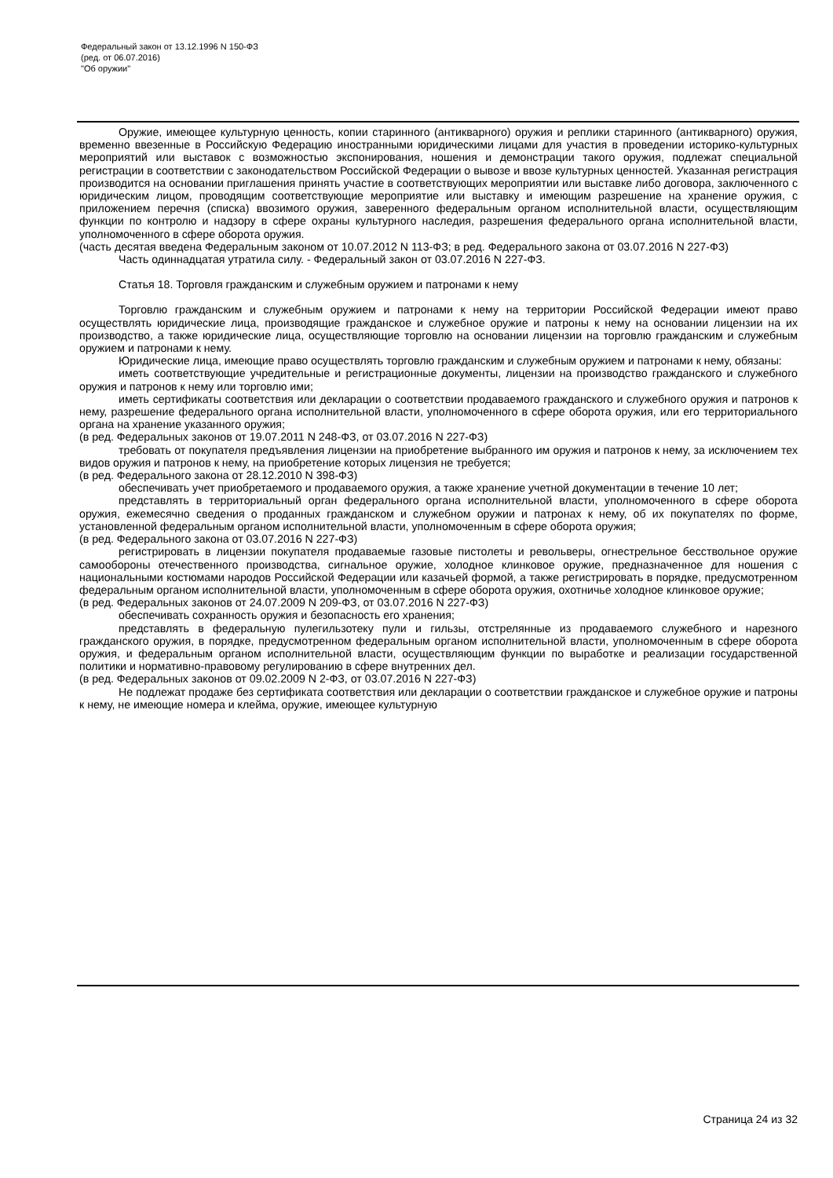Федеральный закон от 13.12.1996 N 150-ФЗ
(ред. от 06.07.2016)
"Об оружии"
Оружие, имеющее культурную ценность, копии старинного (антикварного) оружия и реплики старинного (антикварного) оружия, временно ввезенные в Российскую Федерацию иностранными юридическими лицами для участия в проведении историко-культурных мероприятий или выставок с возможностью экспонирования, ношения и демонстрации такого оружия, подлежат специальной регистрации в соответствии с законодательством Российской Федерации о вывозе и ввозе культурных ценностей. Указанная регистрация производится на основании приглашения принять участие в соответствующих мероприятии или выставке либо договора, заключенного с юридическим лицом, проводящим соответствующие мероприятие или выставку и имеющим разрешение на хранение оружия, с приложением перечня (списка) ввозимого оружия, заверенного федеральным органом исполнительной власти, осуществляющим функции по контролю и надзору в сфере охраны культурного наследия, разрешения федерального органа исполнительной власти, уполномоченного в сфере оборота оружия.
(часть десятая введена Федеральным законом от 10.07.2012 N 113-ФЗ; в ред. Федерального закона от 03.07.2016 N 227-ФЗ)
Часть одиннадцатая утратила силу. - Федеральный закон от 03.07.2016 N 227-ФЗ.
Статья 18. Торговля гражданским и служебным оружием и патронами к нему
Торговлю гражданским и служебным оружием и патронами к нему на территории Российской Федерации имеют право осуществлять юридические лица, производящие гражданское и служебное оружие и патроны к нему на основании лицензии на их производство, а также юридические лица, осуществляющие торговлю на основании лицензии на торговлю гражданским и служебным оружием и патронами к нему.
Юридические лица, имеющие право осуществлять торговлю гражданским и служебным оружием и патронами к нему, обязаны:
иметь соответствующие учредительные и регистрационные документы, лицензии на производство гражданского и служебного оружия и патронов к нему или торговлю ими;
иметь сертификаты соответствия или декларации о соответствии продаваемого гражданского и служебного оружия и патронов к нему, разрешение федерального органа исполнительной власти, уполномоченного в сфере оборота оружия, или его территориального органа на хранение указанного оружия;
(в ред. Федеральных законов от 19.07.2011 N 248-ФЗ, от 03.07.2016 N 227-ФЗ)
требовать от покупателя предъявления лицензии на приобретение выбранного им оружия и патронов к нему, за исключением тех видов оружия и патронов к нему, на приобретение которых лицензия не требуется;
(в ред. Федерального закона от 28.12.2010 N 398-ФЗ)
обеспечивать учет приобретаемого и продаваемого оружия, а также хранение учетной документации в течение 10 лет;
представлять в территориальный орган федерального органа исполнительной власти, уполномоченного в сфере оборота оружия, ежемесячно сведения о проданных гражданском и служебном оружии и патронах к нему, об их покупателях по форме, установленной федеральным органом исполнительной власти, уполномоченным в сфере оборота оружия;
(в ред. Федерального закона от 03.07.2016 N 227-ФЗ)
регистрировать в лицензии покупателя продаваемые газовые пистолеты и револьверы, огнестрельное бесствольное оружие самообороны отечественного производства, сигнальное оружие, холодное клинковое оружие, предназначенное для ношения с национальными костюмами народов Российской Федерации или казачьей формой, а также регистрировать в порядке, предусмотренном федеральным органом исполнительной власти, уполномоченным в сфере оборота оружия, охотничье холодное клинковое оружие;
(в ред. Федеральных законов от 24.07.2009 N 209-ФЗ, от 03.07.2016 N 227-ФЗ)
обеспечивать сохранность оружия и безопасность его хранения;
представлять в федеральную пулегильзотеку пули и гильзы, отстрелянные из продаваемого служебного и нарезного гражданского оружия, в порядке, предусмотренном федеральным органом исполнительной власти, уполномоченным в сфере оборота оружия, и федеральным органом исполнительной власти, осуществляющим функции по выработке и реализации государственной политики и нормативно-правовому регулированию в сфере внутренних дел.
(в ред. Федеральных законов от 09.02.2009 N 2-ФЗ, от 03.07.2016 N 227-ФЗ)
Не подлежат продаже без сертификата соответствия или декларации о соответствии гражданское и служебное оружие и патроны к нему, не имеющие номера и клейма, оружие, имеющее культурную
Страница 24 из 32